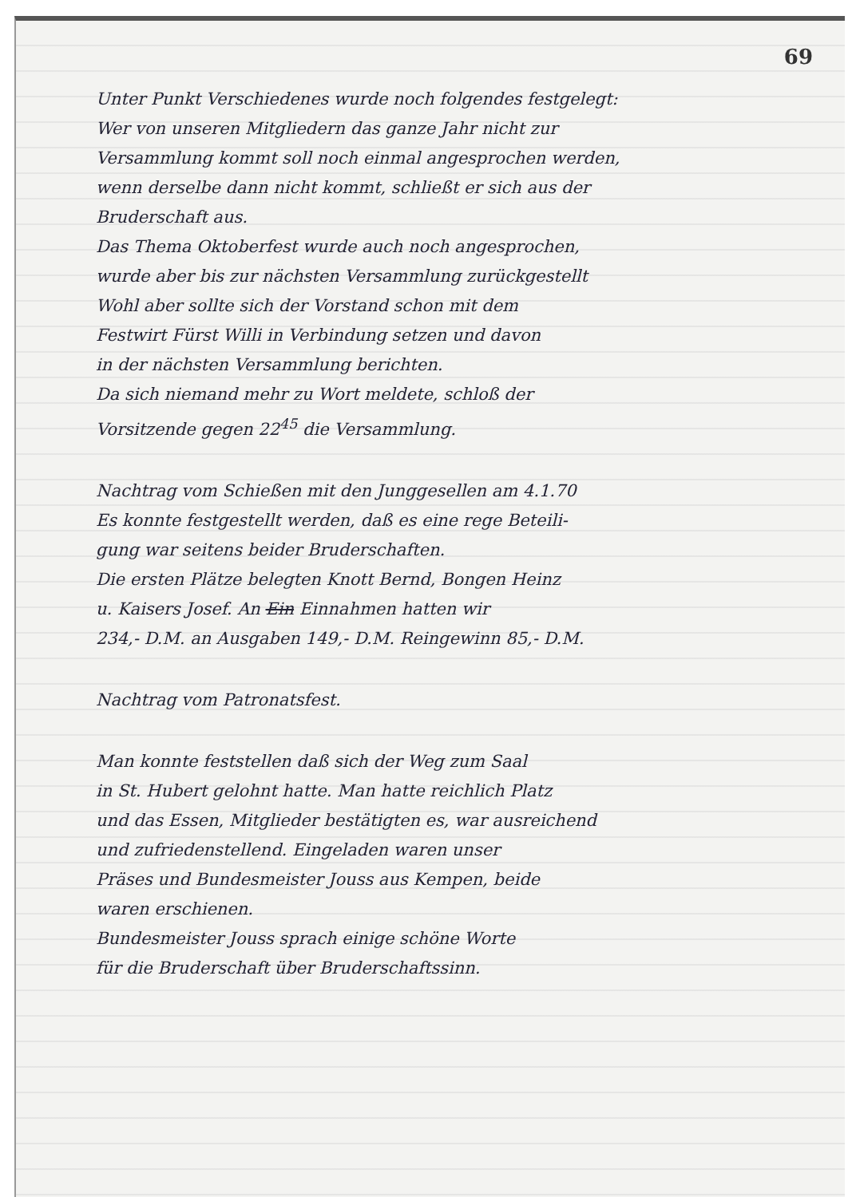69
Unter Punkt Verschiedenes wurde noch folgendes festgelegt:
Wer von unseren Mitgliedern das ganze Jahr nicht zur
Versammlung kommt soll noch einmal angesprochen werden,
wenn derselbe dann nicht kommt, schließt er sich aus der
Bruderschaft aus.
Das Thema Oktoberfest wurde auch noch angesprochen,
wurde aber bis zur nächsten Versammlung zurückgestellt
Wohl aber sollte sich der Vorstand schon mit dem
Festwirt Fürst Willi in Verbindung setzen und davon
in der nächsten Versammlung berichten.
Da sich niemand mehr zu Wort meldete, schloß der
Vorsitzende gegen 22<sup>45</sup> die Versammlung.
Nachtrag vom Schießen mit den Junggesellen am 4.1.70
Es konnte festgestellt werden, daß es eine rege Beteili-
gung war seitens beider Bruderschaften.
Die ersten Plätze belegten Knott Bernd, Bongen Heinz
u. Kaisers Josef. An Ein Einnahmen hatten wir
234,- D.M. an Ausgaben 149,- D.M. Reingewinn 85,- D.M.
Nachtrag vom Patronatsfest.
Man konnte feststellen daß sich der Weg zum Saal
in St. Hubert gelohnt hatte. Man hatte reichlich Platz
und das Essen, Mitglieder bestätigten es, war ausreichend
und zufriedenstellend. Eingeladen waren unser
Präses und Bundesmeister Jouss aus Kempen, beide
waren erschienen.
Bundesmeister Jouss sprach einige schöne Worte
für die Bruderschaft über Bruderschaftssinn.